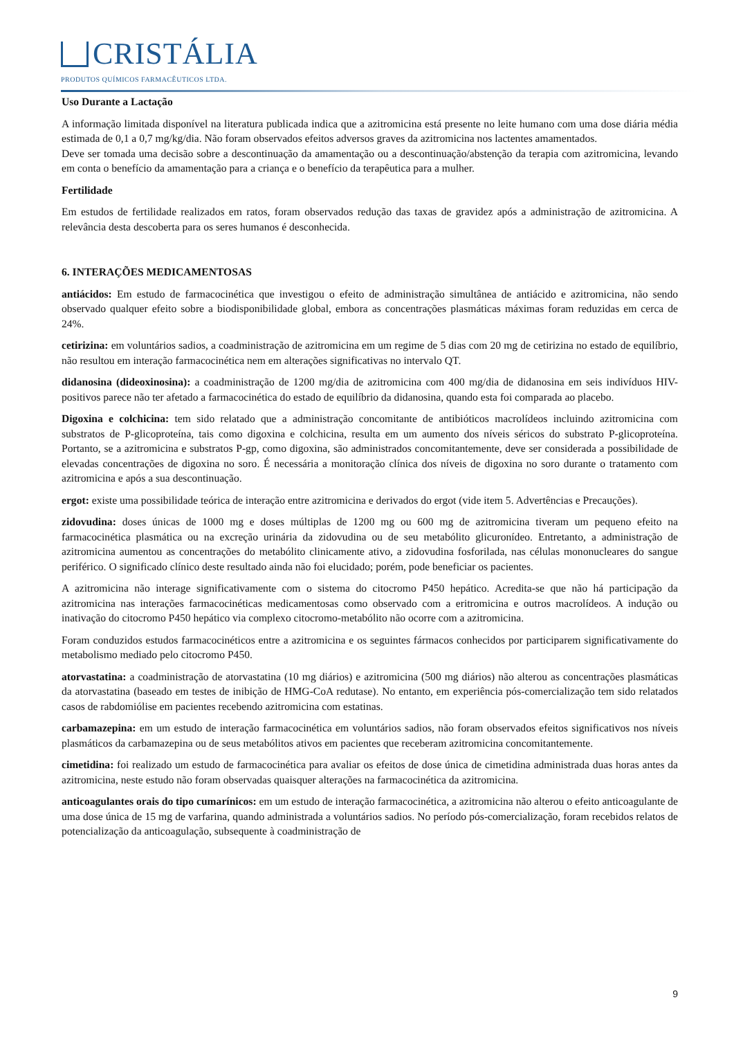CRISTÁLIA
PRODUTOS QUÍMICOS FARMACÊUTICOS LTDA.
Uso Durante a Lactação
A informação limitada disponível na literatura publicada indica que a azitromicina está presente no leite humano com uma dose diária média estimada de 0,1 a 0,7 mg/kg/dia. Não foram observados efeitos adversos graves da azitromicina nos lactentes amamentados.
Deve ser tomada uma decisão sobre a descontinuação da amamentação ou a descontinuação/abstenção da terapia com azitromicina, levando em conta o benefício da amamentação para a criança e o benefício da terapêutica para a mulher.
Fertilidade
Em estudos de fertilidade realizados em ratos, foram observados redução das taxas de gravidez após a administração de azitromicina. A relevância desta descoberta para os seres humanos é desconhecida.
6. INTERAÇÕES MEDICAMENTOSAS
antiácidos: Em estudo de farmacocinética que investigou o efeito de administração simultânea de antiácido e azitromicina, não sendo observado qualquer efeito sobre a biodisponibilidade global, embora as concentrações plasmáticas máximas foram reduzidas em cerca de 24%.
cetirizina: em voluntários sadios, a coadministração de azitromicina em um regime de 5 dias com 20 mg de cetirizina no estado de equilíbrio, não resultou em interação farmacocinética nem em alterações significativas no intervalo QT.
didanosina (dideoxinosina): a coadministração de 1200 mg/dia de azitromicina com 400 mg/dia de didanosina em seis indivíduos HIV-positivos parece não ter afetado a farmacocinética do estado de equilíbrio da didanosina, quando esta foi comparada ao placebo.
Digoxina e colchicina: tem sido relatado que a administração concomitante de antibióticos macrolídeos incluindo azitromicina com substratos de P-glicoproteína, tais como digoxina e colchicina, resulta em um aumento dos níveis séricos do substrato P-glicoproteína. Portanto, se a azitromicina e substratos P-gp, como digoxina, são administrados concomitantemente, deve ser considerada a possibilidade de elevadas concentrações de digoxina no soro. É necessária a monitoração clínica dos níveis de digoxina no soro durante o tratamento com azitromicina e após a sua descontinuação.
ergot: existe uma possibilidade teórica de interação entre azitromicina e derivados do ergot (vide item 5. Advertências e Precauções).
zidovudina: doses únicas de 1000 mg e doses múltiplas de 1200 mg ou 600 mg de azitromicina tiveram um pequeno efeito na farmacocinética plasmática ou na excreção urinária da zidovudina ou de seu metabólito glicuronídeo. Entretanto, a administração de azitromicina aumentou as concentrações do metabólito clinicamente ativo, a zidovudina fosforilada, nas células mononucleares do sangue periférico. O significado clínico deste resultado ainda não foi elucidado; porém, pode beneficiar os pacientes.
A azitromicina não interage significativamente com o sistema do citocromo P450 hepático. Acredita-se que não há participação da azitromicina nas interações farmacocinéticas medicamentosas como observado com a eritromicina e outros macrolídeos. A indução ou inativação do citocromo P450 hepático via complexo citocromo-metabólito não ocorre com a azitromicina.
Foram conduzidos estudos farmacocinéticos entre a azitromicina e os seguintes fármacos conhecidos por participarem significativamente do metabolismo mediado pelo citocromo P450.
atorvastatina: a coadministração de atorvastatina (10 mg diários) e azitromicina (500 mg diários) não alterou as concentrações plasmáticas da atorvastatina (baseado em testes de inibição de HMG-CoA redutase). No entanto, em experiência pós-comercialização tem sido relatados casos de rabdomiólise em pacientes recebendo azitromicina com estatinas.
carbamazepina: em um estudo de interação farmacocinética em voluntários sadios, não foram observados efeitos significativos nos níveis plasmáticos da carbamazepina ou de seus metabólitos ativos em pacientes que receberam azitromicina concomitantemente.
cimetidina: foi realizado um estudo de farmacocinética para avaliar os efeitos de dose única de cimetidina administrada duas horas antes da azitromicina, neste estudo não foram observadas quaisquer alterações na farmacocinética da azitromicina.
anticoagulantes orais do tipo cumarínicos: em um estudo de interação farmacocinética, a azitromicina não alterou o efeito anticoagulante de uma dose única de 15 mg de varfarina, quando administrada a voluntários sadios. No período pós-comercialização, foram recebidos relatos de potencialização da anticoagulação, subsequente à coadministração de
9